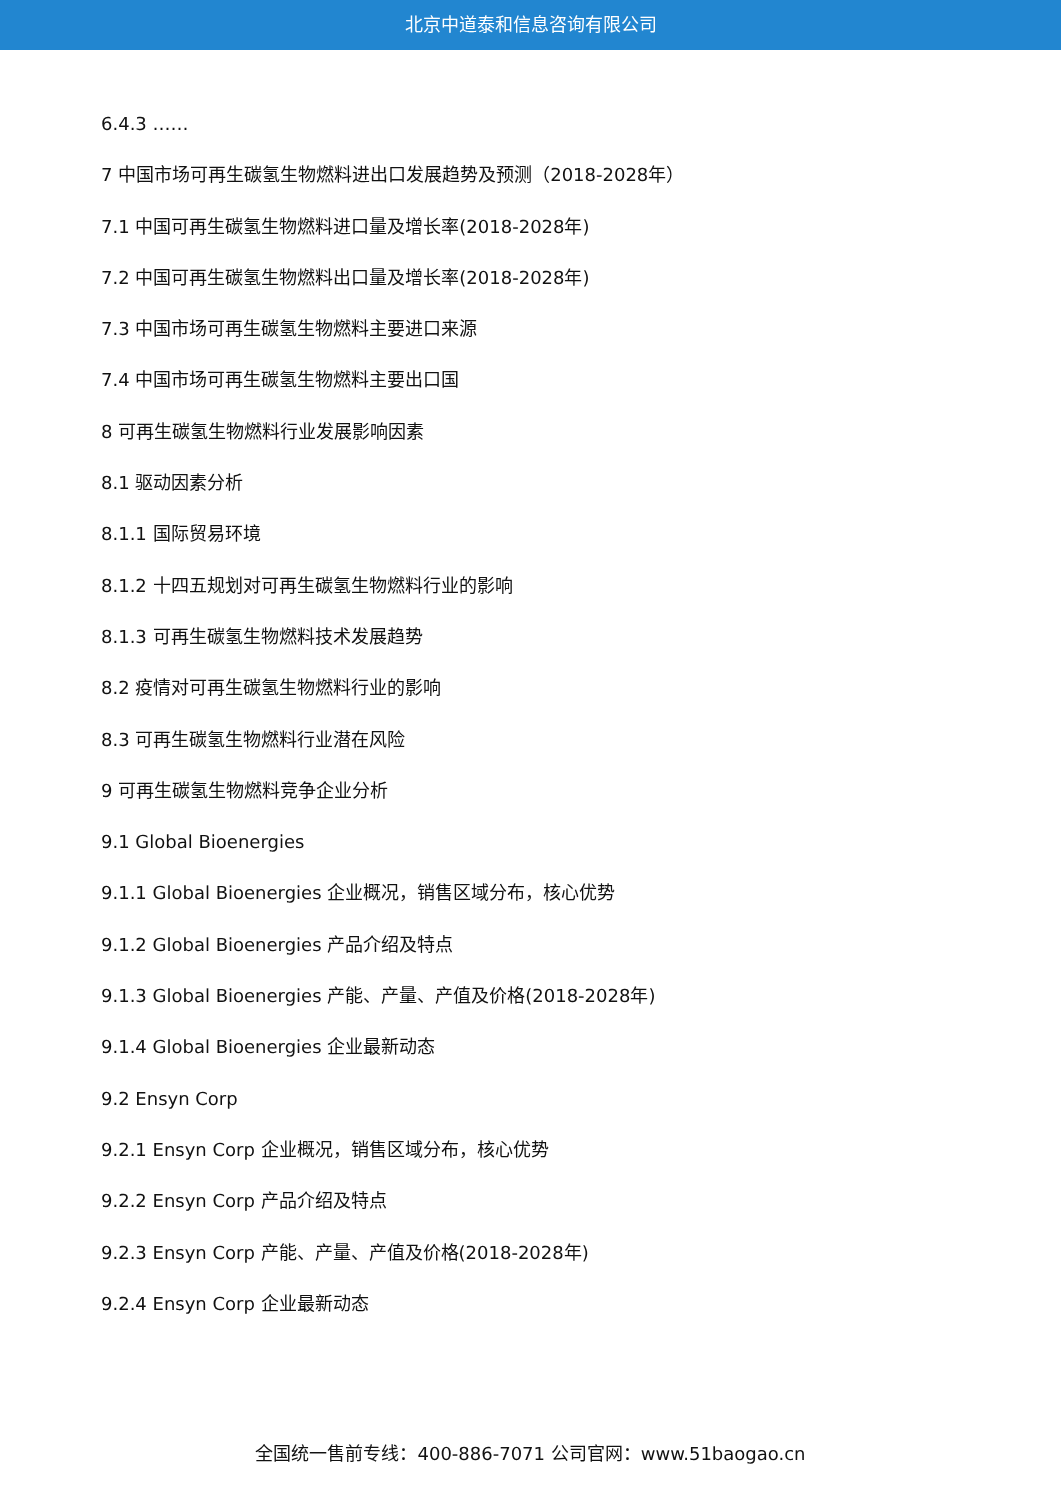北京中道泰和信息咨询有限公司
6.4.3 ……
7 中国市场可再生碳氢生物燃料进出口发展趋势及预测（2018-2028年）
7.1 中国可再生碳氢生物燃料进口量及增长率(2018-2028年)
7.2 中国可再生碳氢生物燃料出口量及增长率(2018-2028年)
7.3 中国市场可再生碳氢生物燃料主要进口来源
7.4 中国市场可再生碳氢生物燃料主要出口国
8 可再生碳氢生物燃料行业发展影响因素
8.1 驱动因素分析
8.1.1 国际贸易环境
8.1.2 十四五规划对可再生碳氢生物燃料行业的影响
8.1.3 可再生碳氢生物燃料技术发展趋势
8.2 疫情对可再生碳氢生物燃料行业的影响
8.3 可再生碳氢生物燃料行业潜在风险
9 可再生碳氢生物燃料竞争企业分析
9.1 Global Bioenergies
9.1.1 Global Bioenergies 企业概况，销售区域分布，核心优势
9.1.2 Global Bioenergies 产品介绍及特点
9.1.3 Global Bioenergies 产能、产量、产值及价格(2018-2028年)
9.1.4 Global Bioenergies 企业最新动态
9.2 Ensyn Corp
9.2.1 Ensyn Corp 企业概况，销售区域分布，核心优势
9.2.2 Ensyn Corp 产品介绍及特点
9.2.3 Ensyn Corp 产能、产量、产值及价格(2018-2028年)
9.2.4 Ensyn Corp 企业最新动态
全国统一售前专线：400-886-7071 公司官网：www.51baogao.cn